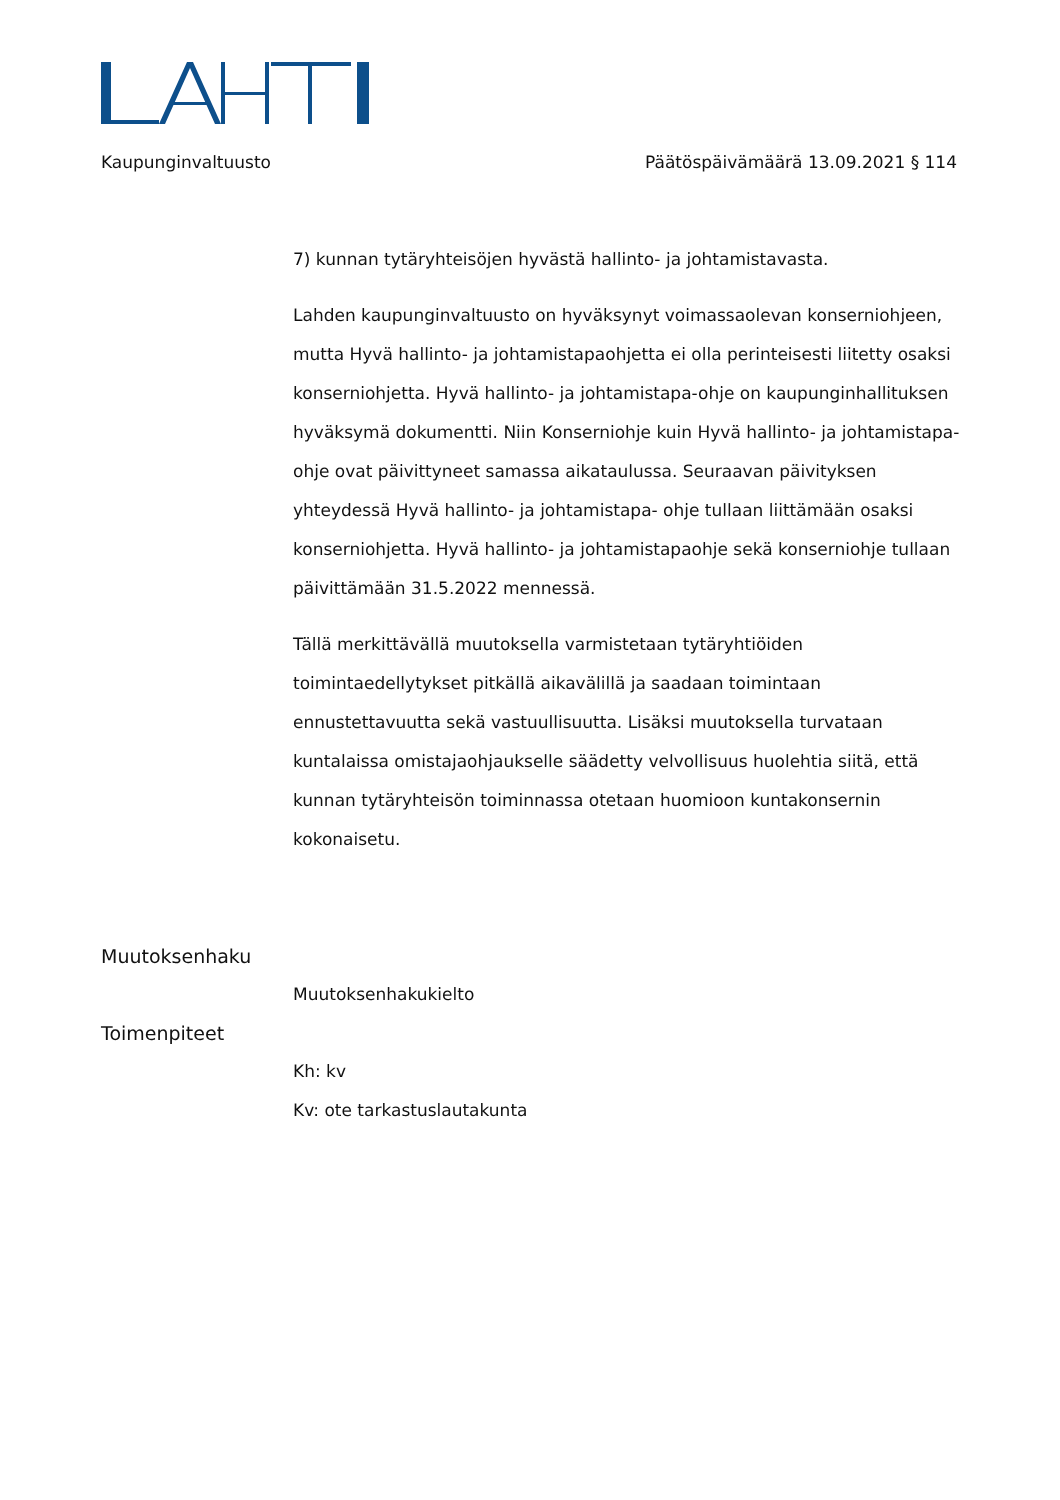Kaupunginvaltuusto Päätöspäivämäärä 13.09.2021 § 114
7) kunnan tytäryhteisöjen hyvästä hallinto- ja johtamistavasta.
Lahden kaupunginvaltuusto on hyväksynyt voimassaolevan konserniohjeen, mutta Hyvä hallinto- ja johtamistapaohjetta ei olla perinteisesti liitetty osaksi konserniohjetta. Hyvä hallinto- ja johtamistapa-ohje on kaupunginhallituksen hyväksymä dokumentti. Niin Konserniohje kuin Hyvä hallinto- ja johtamistapa- ohje ovat päivittyneet samassa aikataulussa. Seuraavan päivityksen yhteydessä Hyvä hallinto- ja johtamistapa- ohje tullaan liittämään osaksi konserniohjetta. Hyvä hallinto- ja johtamistapaohje sekä konserniohje tullaan päivittämään 31.5.2022 mennessä.
Tällä merkittävällä muutoksella varmistetaan tytäryhtiöiden toimintaedellytykset pitkällä aikavälillä ja saadaan toimintaan ennustettavuutta sekä vastuullisuutta. Lisäksi muutoksella turvataan kuntalaissa omistajaohjaukselle säädetty velvollisuus huolehtia siitä, että kunnan tytäryhteisön toiminnassa otetaan huomioon kuntakonsernin kokonaisetu.
Muutoksenhaku
Muutoksenhakukielto
Toimenpiteet
Kh: kv
Kv: ote tarkastuslautakunta